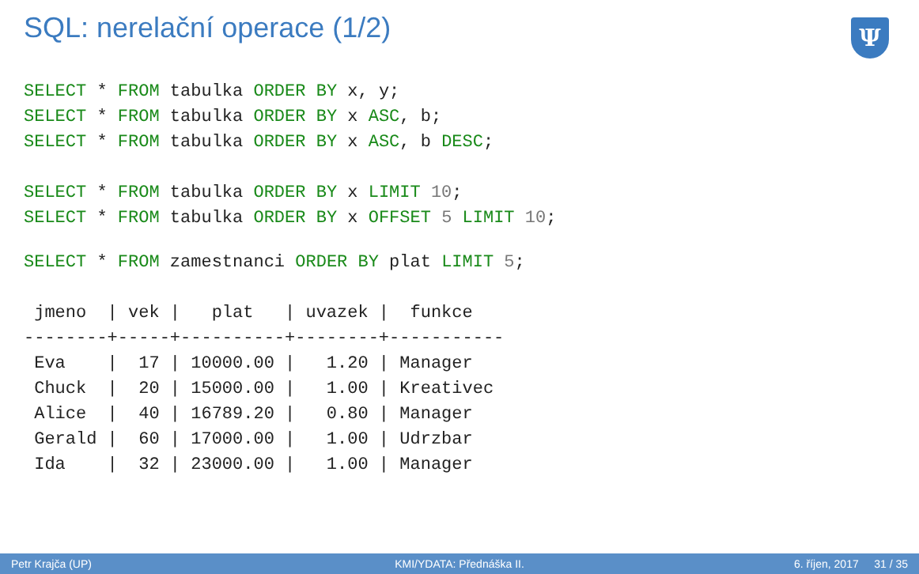SQL: nerelační operace (1/2)
Ψ
SELECT * FROM tabulka ORDER BY x, y;
SELECT * FROM tabulka ORDER BY x ASC, b;
SELECT * FROM tabulka ORDER BY x ASC, b DESC;
SELECT * FROM tabulka ORDER BY x LIMIT 10;
SELECT * FROM tabulka ORDER BY x OFFSET 5 LIMIT 10;
SELECT * FROM zamestnanci ORDER BY plat LIMIT 5;
 jmeno  | vek |   plat   | uvazek |  funkce
--------+-----+----------+--------+-----------
 Eva    |  17 | 10000.00 |   1.20 | Manager
 Chuck  |  20 | 15000.00 |   1.00 | Kreativec
 Alice  |  40 | 16789.20 |   0.80 | Manager
 Gerald |  60 | 17000.00 |   1.00 | Udrzbar
 Ida    |  32 | 23000.00 |   1.00 | Manager
Petr Krajča (UP) KMI/YDATA: Přednáška II. 6. říjen, 2017 31 / 35